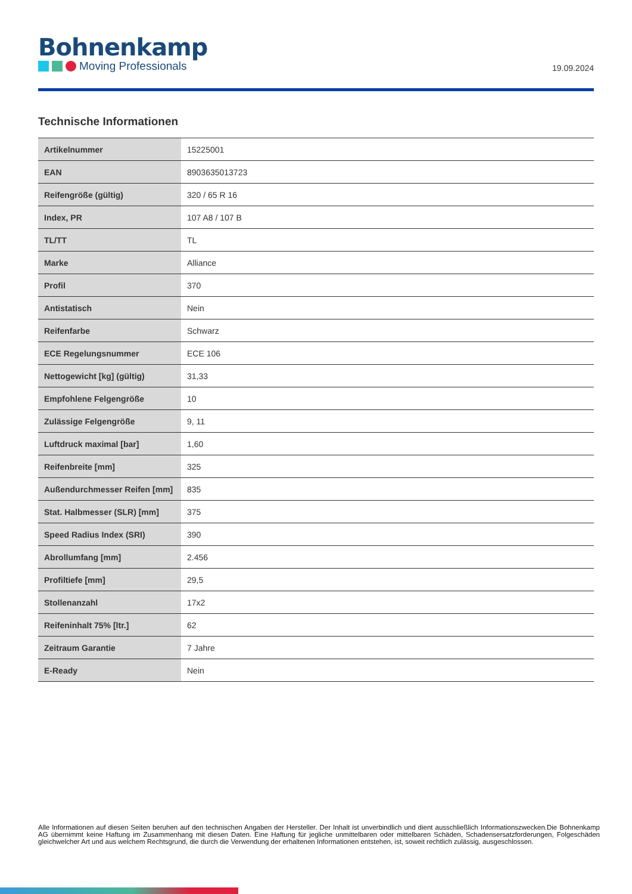Bohnenkamp
Moving Professionals
19.09.2024
Technische Informationen
| Artikelnummer | 15225001 |
| EAN | 8903635013723 |
| Reifengröße (gültig) | 320 / 65 R 16 |
| Index, PR | 107 A8 / 107 B |
| TL/TT | TL |
| Marke | Alliance |
| Profil | 370 |
| Antistatisch | Nein |
| Reifenfarbe | Schwarz |
| ECE Regelungsnummer | ECE 106 |
| Nettogewicht [kg] (gültig) | 31,33 |
| Empfohlene Felgengröße | 10 |
| Zulässige Felgengröße | 9, 11 |
| Luftdruck maximal [bar] | 1,60 |
| Reifenbreite [mm] | 325 |
| Außendurchmesser Reifen [mm] | 835 |
| Stat. Halbmesser (SLR) [mm] | 375 |
| Speed Radius Index (SRI) | 390 |
| Abrollumfang [mm] | 2.456 |
| Profiltiefe [mm] | 29,5 |
| Stollenanzahl | 17x2 |
| Reifeninhalt 75% [ltr.] | 62 |
| Zeitraum Garantie | 7 Jahre |
| E-Ready | Nein |
Alle Informationen auf diesen Seiten beruhen auf den technischen Angaben der Hersteller. Der Inhalt ist unverbindlich und dient ausschließlich Informationszwecken.Die Bohnenkamp AG übernimmt keine Haftung im Zusammenhang mit diesen Daten. Eine Haftung für jegliche unmittelbaren oder mittelbaren Schäden, Schadensersatzforderungen, Folgeschäden gleichwelcher Art und aus welchem Rechtsgrund, die durch die Verwendung der erhaltenen Informationen entstehen, ist, soweit rechtlich zulässig, ausgeschlossen.